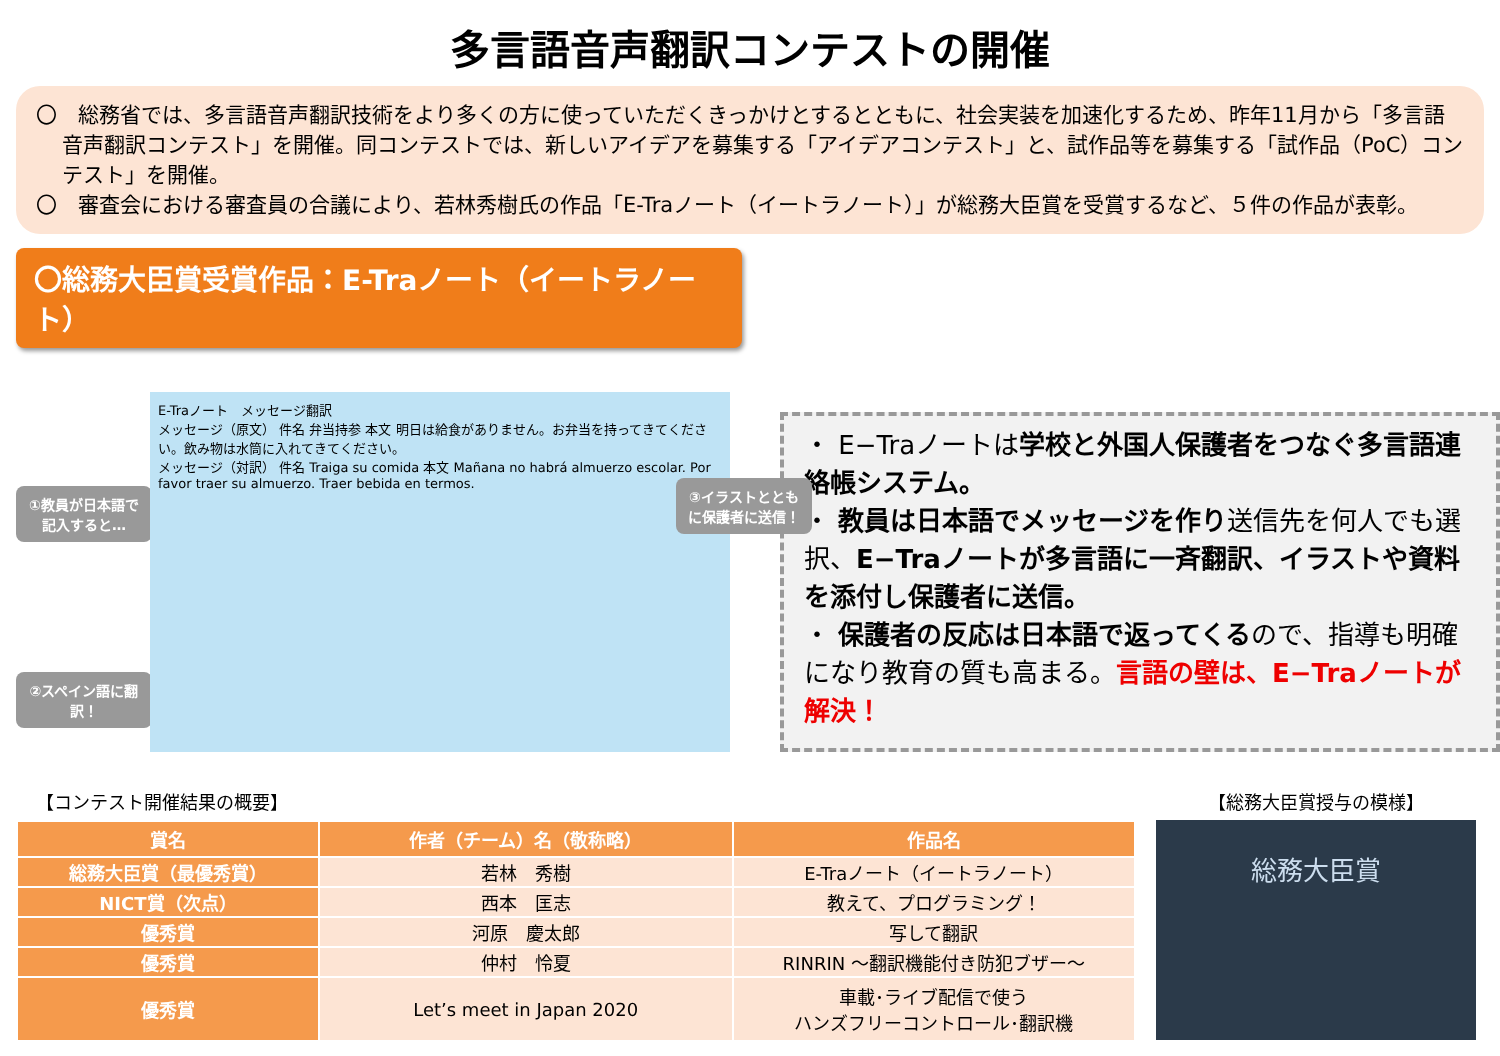多言語音声翻訳コンテストの開催
〇　総務省では、多言語音声翻訳技術をより多くの方に使っていただくきっかけとするとともに、社会実装を加速化するため、昨年11月から「多言語音声翻訳コンテスト」を開催。同コンテストでは、新しいアイデアを募集する「アイデアコンテスト」と、試作品等を募集する「試作品（PoC）コンテスト」を開催。
〇　審査会における審査員の合議により、若林秀樹氏の作品「E-Traノート（イートラノート）」が総務大臣賞を受賞するなど、５件の作品が表彰。
〇総務大臣賞受賞作品：E-Traノート（イートラノート）
①教員が日本語で記入すると…
②スペイン語に翻訳！
E-Traノート　メッセージ翻訳
メッセージ（原文） 件名 弁当持参 本文 明日は給食がありません。お弁当を持ってきてください。飲み物は水筒に入れてきてください。
メッセージ（対訳） 件名 Traiga su comida 本文 Mañana no habrá almuerzo escolar. Por favor traer su almuerzo. Traer bebida en termos.
③イラストとともに保護者に送信！
・ E−Traノートは学校と外国人保護者をつなぐ多言語連絡帳システム。
・ 教員は日本語でメッセージを作り送信先を何人でも選択、E−Traノートが多言語に一斉翻訳、イラストや資料を添付し保護者に送信。
・ 保護者の反応は日本語で返ってくるので、指導も明確になり教育の質も高まる。言語の壁は、E−Traノートが解決！
【コンテスト開催結果の概要】
| 賞名 | 作者（チーム）名（敬称略） | 作品名 |
| --- | --- | --- |
| 総務大臣賞（最優秀賞） | 若林 秀樹 | E-Traノート（イートラノート） |
| NICT賞（次点） | 西本 匡志 | 教えて、プログラミング！ |
| 優秀賞 | 河原 慶太郎 | 写して翻訳 |
| 優秀賞 | 仲村 怜夏 | RINRIN ～翻訳機能付き防犯ブザー～ |
| 優秀賞 | Let’s meet in Japan 2020 | 車載･ライブ配信で使う ハンズフリーコントロール･翻訳機 |
【総務大臣賞授与の模様】
総務大臣賞